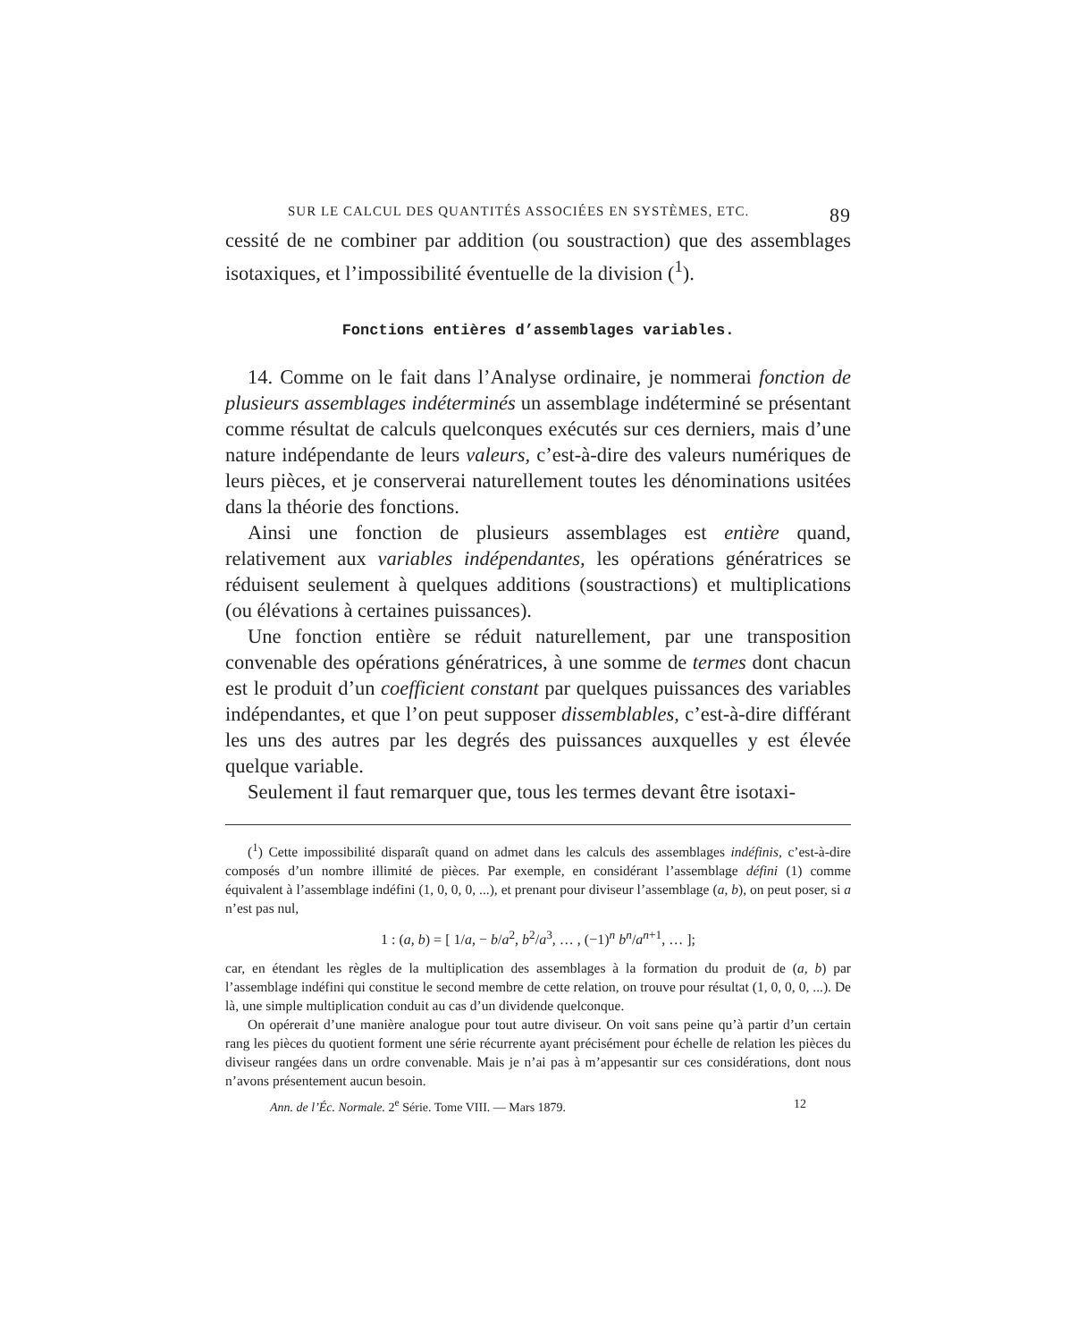SUR LE CALCUL DES QUANTITÉS ASSOCIÉES EN SYSTÈMES, ETC. 89
cessité de ne combiner par addition (ou soustraction) que des assemblages isotaxiques, et l’impossibilité éventuelle de la division (<sup>1</sup>).
Fonctions entières d’assemblages variables.
14. Comme on le fait dans l’Analyse ordinaire, je nommerai fonction de plusieurs assemblages indéterminés un assemblage indéterminé se présentant comme résultat de calculs quelconques exécutés sur ces derniers, mais d’une nature indépendante de leurs valeurs, c’est-à-dire des valeurs numériques de leurs pièces, et je conserverai naturellement toutes les dénominations usitées dans la théorie des fonctions.
Ainsi une fonction de plusieurs assemblages est entière quand, relativement aux variables indépendantes, les opérations génératrices se réduisent seulement à quelques additions (soustractions) et multiplications (ou élévations à certaines puissances).
Une fonction entière se réduit naturellement, par une transposition convenable des opérations génératrices, à une somme de termes dont chacun est le produit d’un coefficient constant par quelques puissances des variables indépendantes, et que l’on peut supposer dissemblables, c’est-à-dire différant les uns des autres par les degrés des puissances auxquelles y est élevée quelque variable.
Seulement il faut remarquer que, tous les termes devant être isotaxi-
(<sup>1</sup>) Cette impossibilité disparaît quand on admet dans les calculs des assemblages indéfinis, c’est-à-dire composés d’un nombre illimité de pièces. Par exemple, en considérant l’assemblage défini (1) comme équivalent à l’assemblage indéfini (1, 0, 0, 0, ...), et prenant pour diviseur l’assemblage (a, b), on peut poser, si a n’est pas nul,
1 : (a, b) = [ 1/a, − b/a<sup>2</sup>, b<sup>2</sup>/a<sup>3</sup>, … , (−1)<sup>n</sup> b<sup>n</sup>/a<sup>n+1</sup>, … ];
car, en étendant les règles de la multiplication des assemblages à la formation du produit de (a, b) par l’assemblage indéfini qui constitue le second membre de cette relation, on trouve pour résultat (1, 0, 0, 0, ...). De là, une simple multiplication conduit au cas d’un dividende quelconque.
On opérerait d’une manière analogue pour tout autre diviseur. On voit sans peine qu’à partir d’un certain rang les pièces du quotient forment une série récurrente ayant précisément pour échelle de relation les pièces du diviseur rangées dans un ordre convenable. Mais je n’ai pas à m’appesantir sur ces considérations, dont nous n’avons présentement aucun besoin.
Ann. de l’Éc. Normale. 2<sup>e</sup> Série. Tome VIII. — Mars 1879. 12